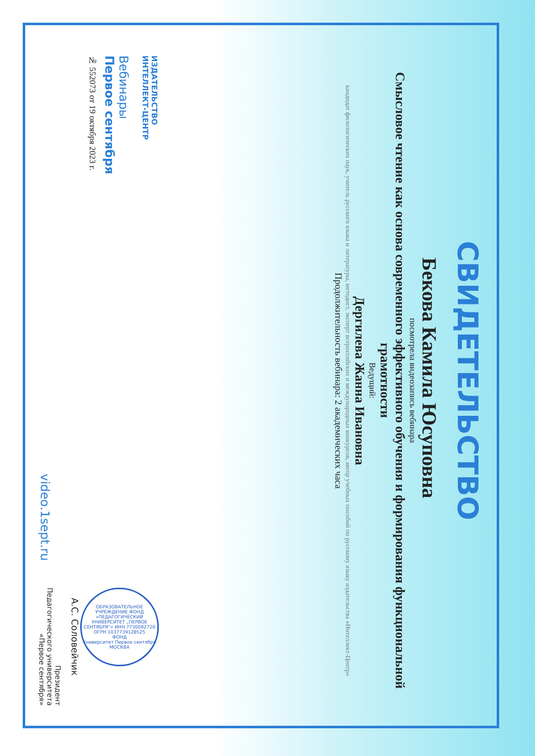СВИДЕТЕЛЬСТВО
Бекова Камила Юсуповна
посмотрела видеозапись вебинара
Смысловое чтение как основа современного эффективного обучения и формирования функциональной грамотности
Ведущий:
Дергилева Жанна Ивановна
кандидат филологических наук, учитель русского языка и литературы, методист, эксперт всероссийских и международных конкурсов, автор учебных пособий по русскому языку издательства «Интеллект-Центр»
Продолжительность вебинара: 2 академических часа
ИЗДАТЕЛЬСТВО
ИНТЕЛЛЕКТ-ЦЕНТР
Вебинары
Первое сентября
№ 552073 от 19 октября 2023 г.
ОБРАЗОВАТЕЛЬНОЕ УЧРЕЖДЕНИЕ ФОНД «ПЕДАГОГИЧЕСКИЙ УНИВЕРСИТЕТ „ПЕРВОЕ СЕНТЯБРЯ“» ИНН 7730092720 ОГРН 1037739128525
ФОНД
Университет Первое сентября
МОСКВА
А.С. Соловейчик
Президент
Педагогического университета
«Первое сентября»
video.1sept.ru